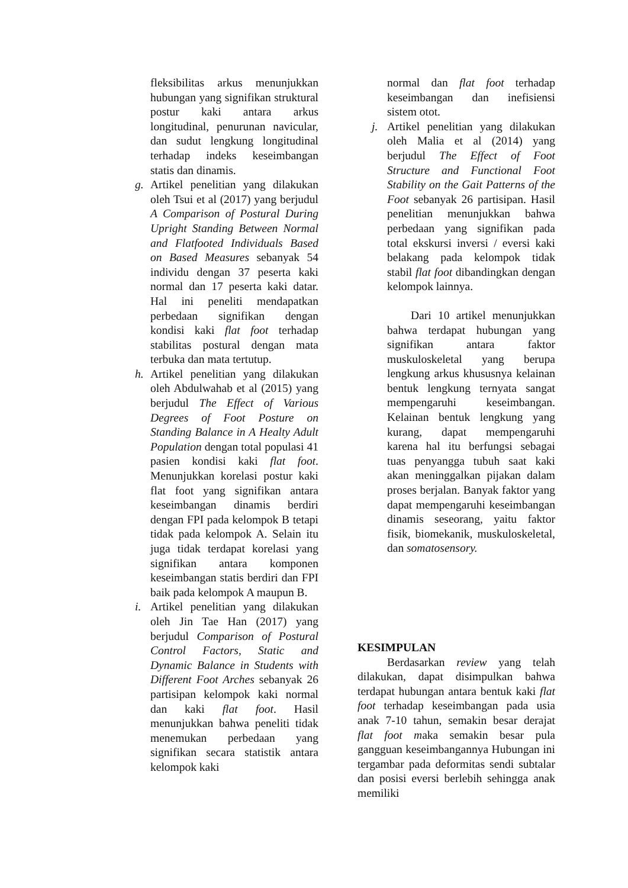fleksibilitas arkus menunjukkan hubungan yang signifikan struktural postur kaki antara arkus longitudinal, penurunan navicular, dan sudut lengkung longitudinal terhadap indeks keseimbangan statis dan dinamis.
g.
Artikel penelitian yang dilakukan oleh Tsui et al (2017) yang berjudul A Comparison of Postural During Upright Standing Between Normal and Flatfooted Individuals Based on Based Measures sebanyak 54 individu dengan 37 peserta kaki normal dan 17 peserta kaki datar. Hal ini peneliti mendapatkan perbedaan signifikan dengan kondisi kaki flat foot terhadap stabilitas postural dengan mata terbuka dan mata tertutup.
h.
Artikel penelitian yang dilakukan oleh Abdulwahab et al (2015) yang berjudul The Effect of Various Degrees of Foot Posture on Standing Balance in A Healty Adult Population dengan total populasi 41 pasien kondisi kaki flat foot. Menunjukkan korelasi postur kaki flat foot yang signifikan antara keseimbangan dinamis berdiri dengan FPI pada kelompok B tetapi tidak pada kelompok A. Selain itu juga tidak terdapat korelasi yang signifikan antara komponen keseimbangan statis berdiri dan FPI baik pada kelompok A maupun B.
i.
Artikel penelitian yang dilakukan oleh Jin Tae Han (2017) yang berjudul Comparison of Postural Control Factors, Static and Dynamic Balance in Students with Different Foot Arches sebanyak 26 partisipan kelompok kaki normal dan kaki flat foot. Hasil menunjukkan bahwa peneliti tidak menemukan perbedaan yang signifikan secara statistik antara kelompok kaki
normal dan flat foot terhadap keseimbangan dan inefisiensi sistem otot.
j.
Artikel penelitian yang dilakukan oleh Malia et al (2014) yang berjudul The Effect of Foot Structure and Functional Foot Stability on the Gait Patterns of the Foot sebanyak 26 partisipan. Hasil penelitian menunjukkan bahwa perbedaan yang signifikan pada total ekskursi inversi / eversi kaki belakang pada kelompok tidak stabil flat foot dibandingkan dengan kelompok lainnya.
Dari 10 artikel menunjukkan bahwa terdapat hubungan yang signifikan antara faktor muskuloskeletal yang berupa lengkung arkus khususnya kelainan bentuk lengkung ternyata sangat mempengaruhi keseimbangan. Kelainan bentuk lengkung yang kurang, dapat mempengaruhi karena hal itu berfungsi sebagai tuas penyangga tubuh saat kaki akan meninggalkan pijakan dalam proses berjalan. Banyak faktor yang dapat mempengaruhi keseimbangan dinamis seseorang, yaitu faktor fisik, biomekanik, muskuloskeletal, dan somatosensory.
KESIMPULAN
Berdasarkan review yang telah dilakukan, dapat disimpulkan bahwa terdapat hubungan antara bentuk kaki flat foot terhadap keseimbangan pada usia anak 7-10 tahun, semakin besar derajat flat foot maka semakin besar pula gangguan keseimbangannya Hubungan ini tergambar pada deformitas sendi subtalar dan posisi eversi berlebih sehingga anak memiliki